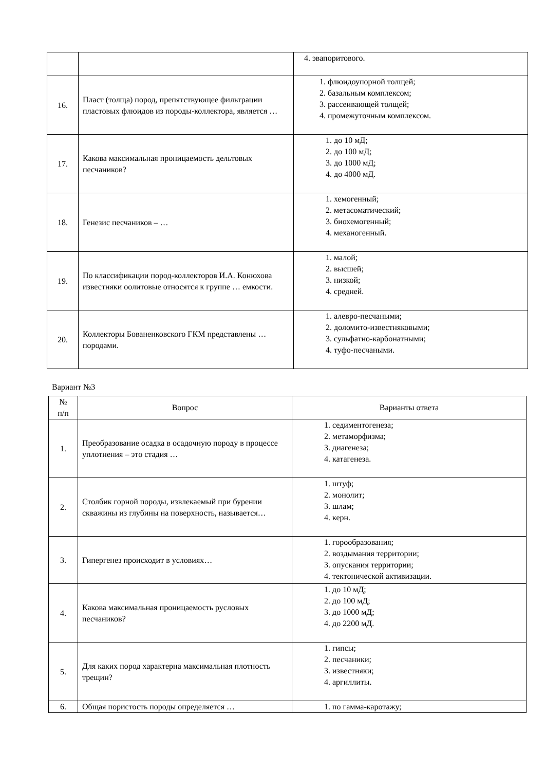| | | 4. эвапоритового. |
| 16. | Пласт (толща) пород, препятствующее фильтрации пластовых флюидов из породы-коллектора, является … | 1. флюидоупорной толщей; 2. базальным комплексом; 3. рассеивающей толщей; 4. промежуточным комплексом. |
| 17. | Какова максимальная проницаемость дельтовых песчаников? | 1. до 10 мД; 2. до 100 мД; 3. до 1000 мД; 4. до 4000 мД. |
| 18. | Генезис песчаников – … | 1. хемогенный; 2. метасоматический; 3. биохемогенный; 4. механогенный. |
| 19. | По классификации пород-коллекторов И.А. Конюхова известняки оолитовые относятся к группе … емкости. | 1. малой; 2. высшей; 3. низкой; 4. средней. |
| 20. | Коллекторы Бованенковского ГКМ представлены … породами. | 1. алевро-песчаными; 2. доломито-известняковыми; 3. сульфатно-карбонатными; 4. туфо-песчаными. |
Вариант №3
| № п/п | Вопрос | Варианты ответа |
| --- | --- | --- |
| 1. | Преобразование осадка в осадочную породу в процессе уплотнения – это стадия … | 1. седиментогенеза; 2. метаморфизма; 3. диагенеза; 4. катагенеза. |
| 2. | Столбик горной породы, извлекаемый при бурении скважины из глубины на поверхность, называется… | 1. штуф; 2. монолит; 3. шлам; 4. керн. |
| 3. | Гипергенез происходит в условиях… | 1. горообразования; 2. воздымания территории; 3. опускания территории; 4. тектонической активизации. |
| 4. | Какова максимальная проницаемость русловых песчаников? | 1. до 10 мД; 2. до 100 мД; 3. до 1000 мД; 4. до 2200 мД. |
| 5. | Для каких пород характерна максимальная плотность трещин? | 1. гипсы; 2. песчаники; 3. известняки; 4. аргиллиты. |
| 6. | Общая пористость породы определяется … | 1. по гамма-каротажу; |